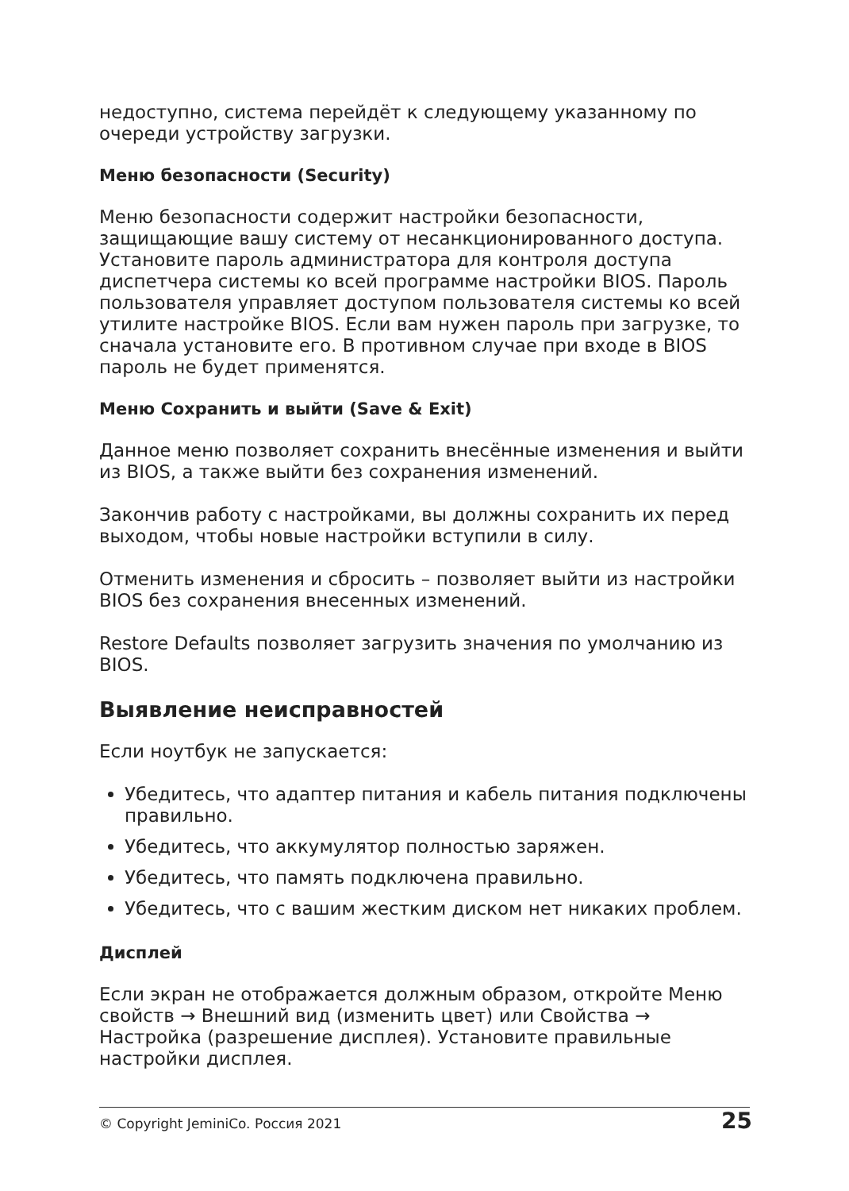недоступно, система перейдёт к следующему указанному по очереди устройству загрузки.
Меню безопасности (Security)
Меню безопасности содержит настройки безопасности, защищающие вашу систему от несанкционированного доступа. Установите пароль администратора для контроля доступа диспетчера системы ко всей программе настройки BIOS. Пароль пользователя управляет доступом пользователя системы ко всей утилите настройке BIOS. Если вам нужен пароль при загрузке, то сначала установите его. В противном случае при входе в BIOS пароль не будет применятся.
Меню Сохранить и выйти (Save & Exit)
Данное меню позволяет сохранить внесённые изменения и выйти из BIOS, а также выйти без сохранения изменений.
Закончив работу с настройками, вы должны сохранить их перед выходом, чтобы новые настройки вступили в силу.
Отменить изменения и сбросить – позволяет выйти из настройки BIOS без сохранения внесенных изменений.
Restore Defaults позволяет загрузить значения по умолчанию из BIOS.
Выявление неисправностей
Если ноутбук не запускается:
Убедитесь, что адаптер питания и кабель питания подключены правильно.
Убедитесь, что аккумулятор полностью заряжен.
Убедитесь, что память подключена правильно.
Убедитесь, что с вашим жестким диском нет никаких проблем.
Дисплей
Если экран не отображается должным образом, откройте Меню свойств → Внешний вид (изменить цвет) или Свойства → Настройка (разрешение дисплея). Установите правильные настройки дисплея.
© Copyright JeminiCo. Россия 2021 25